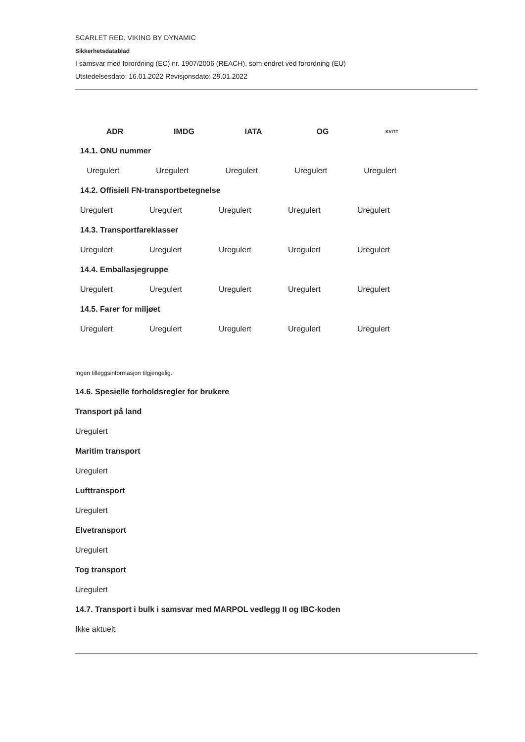SCARLET RED. VIKING BY DYNAMIC
Sikkerhetsdatablad
I samsvar med forordning (EC) nr. 1907/2006 (REACH), som endret ved forordning (EU)
Utstedelsesdato: 16.01.2022 Revisjonsdato: 29.01.2022
| ADR | IMDG | IATA | OG | KVITT |
| --- | --- | --- | --- | --- |
| 14.1. ONU nummer | | | | |
| Uregulert | Uregulert | Uregulert | Uregulert | Uregulert |
| 14.2. Offisiell FN-transportbetegnelse | | | | |
| Uregulert | Uregulert | Uregulert | Uregulert | Uregulert |
| 14.3. Transportfareklasser | | | | |
| Uregulert | Uregulert | Uregulert | Uregulert | Uregulert |
| 14.4. Emballasjegruppe | | | | |
| Uregulert | Uregulert | Uregulert | Uregulert | Uregulert |
| 14.5. Farer for miljøet | | | | |
| Uregulert | Uregulert | Uregulert | Uregulert | Uregulert |
Ingen tilleggsinformasjon tilgjengelig.
14.6. Spesielle forholdsregler for brukere
Transport på land
Uregulert
Maritim transport
Uregulert
Lufttransport
Uregulert
Elvetransport
Uregulert
Tog transport
Uregulert
14.7. Transport i bulk i samsvar med MARPOL vedlegg II og IBC-koden
Ikke aktuelt